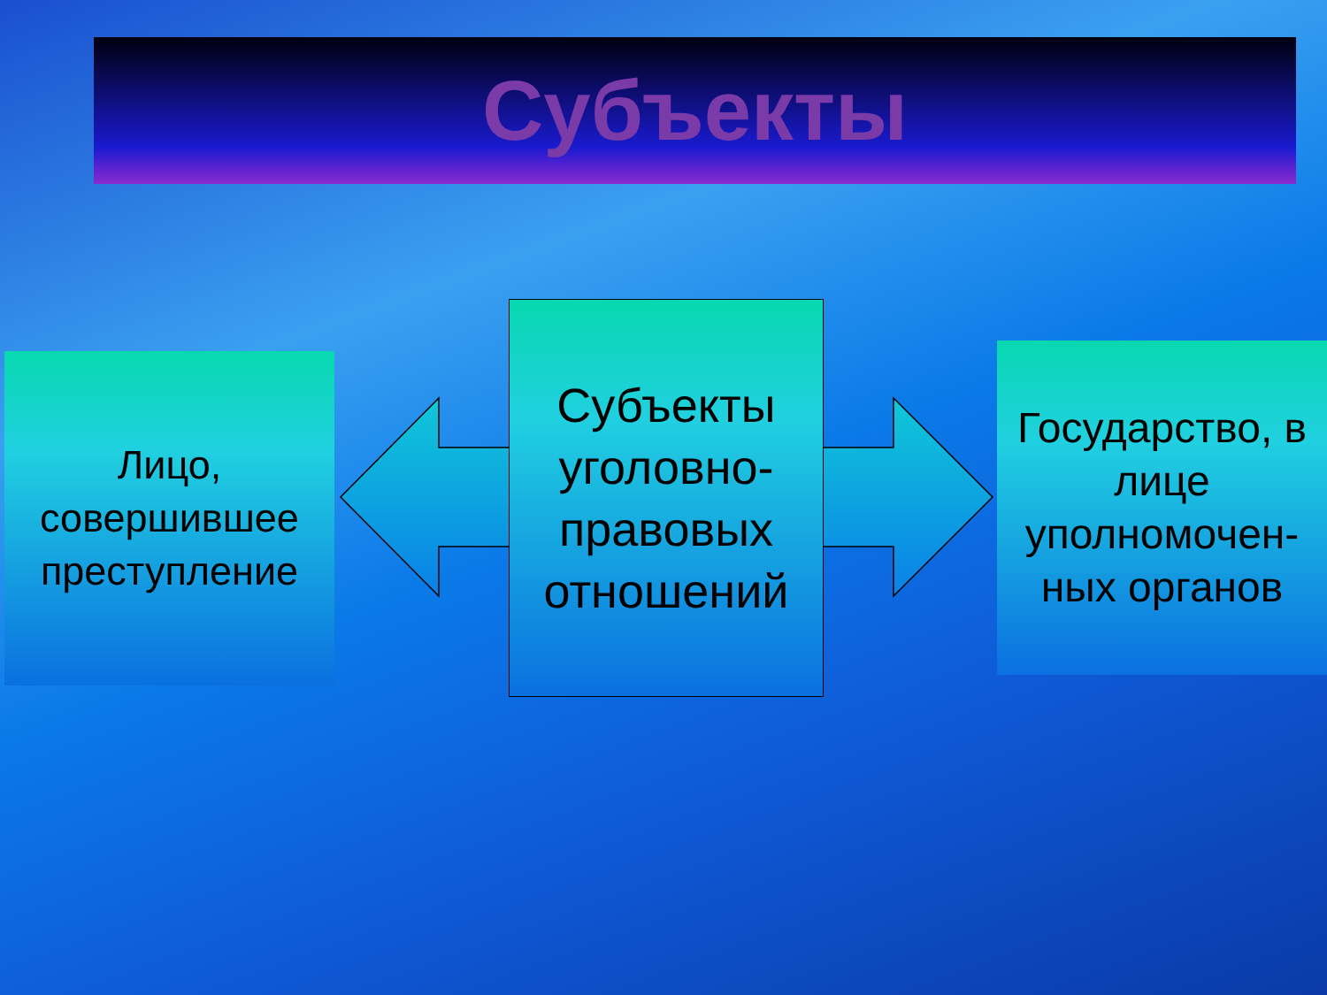Субъекты
Лицо,
совершившее преступление
Субъекты уголовно-правовых отношений
Государство, в лице уполномочен-ных органов